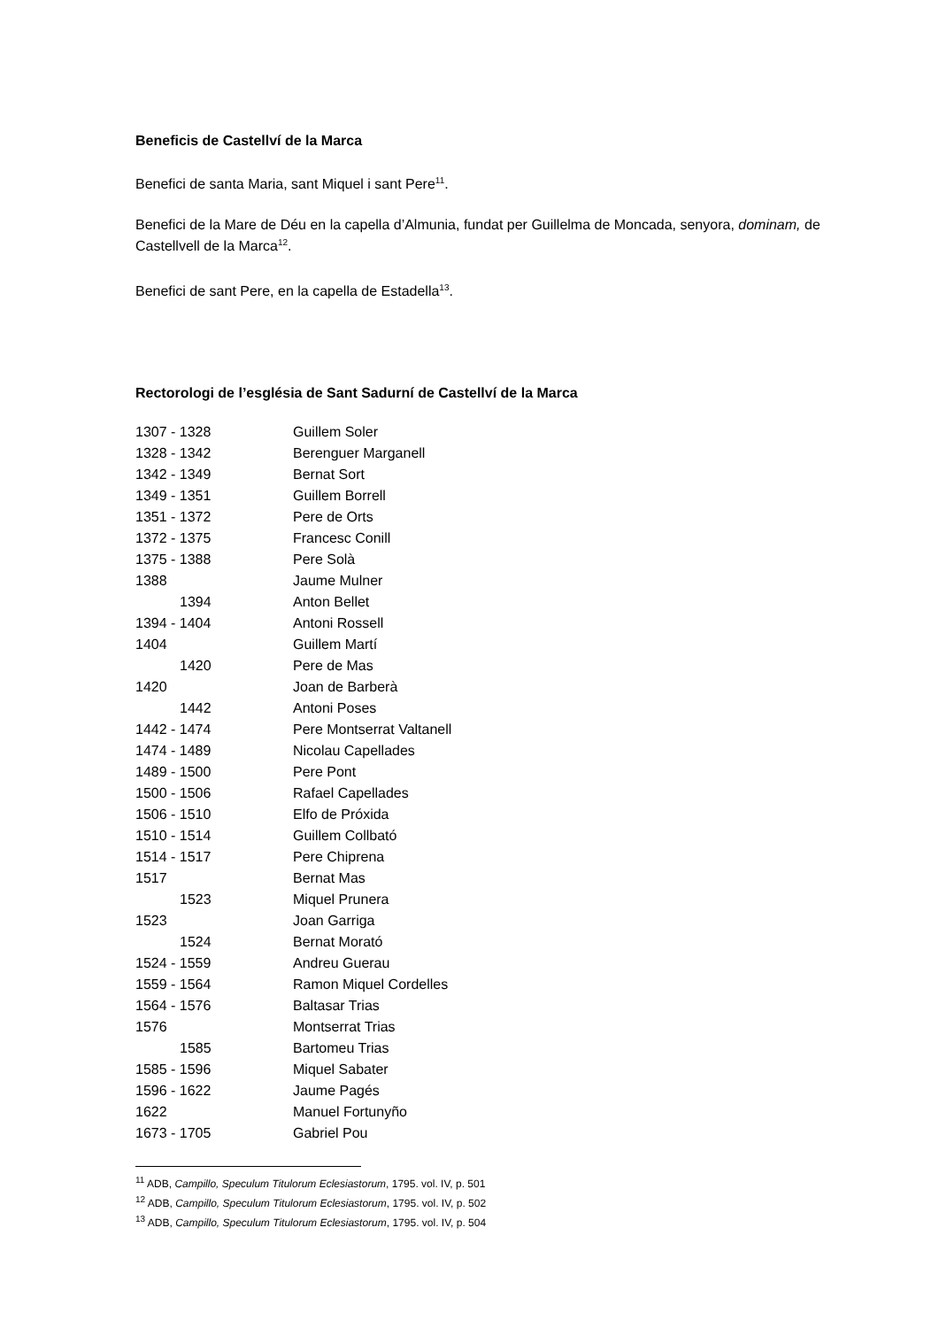Beneficis de Castellví de la Marca
Benefici de santa Maria, sant Miquel i sant Pere<sup>11</sup>.
Benefici de la Mare de Déu en la capella d’Almunia, fundat per Guillelma de Moncada, senyora, dominam, de Castellvell de la Marca<sup>12</sup>.
Benefici de sant Pere, en la capella de Estadella<sup>13</sup>.
Rectorologi de l’església de Sant Sadurní de Castellví de la Marca
| 1307 - 1328 | Guillem Soler |
| 1328 - 1342 | Berenguer Marganell |
| 1342 - 1349 | Bernat Sort |
| 1349 - 1351 | Guillem Borrell |
| 1351 - 1372 | Pere de Orts |
| 1372 - 1375 | Francesc Conill |
| 1375 - 1388 | Pere Solà |
| 1388 | Jaume Mulner |
| 1394 | Anton Bellet |
| 1394 - 1404 | Antoni Rossell |
| 1404 | Guillem Martí |
| 1420 | Pere de Mas |
| 1420 | Joan de Barberà |
| 1442 | Antoni Poses |
| 1442 - 1474 | Pere Montserrat Valtanell |
| 1474 - 1489 | Nicolau Capellades |
| 1489 - 1500 | Pere Pont |
| 1500 - 1506 | Rafael Capellades |
| 1506 - 1510 | Elfo de Próxida |
| 1510 - 1514 | Guillem Collbató |
| 1514 - 1517 | Pere Chiprena |
| 1517 | Bernat Mas |
| 1523 | Miquel Prunera |
| 1523 | Joan Garriga |
| 1524 | Bernat Morató |
| 1524 - 1559 | Andreu Guerau |
| 1559 - 1564 | Ramon Miquel Cordelles |
| 1564 - 1576 | Baltasar Trias |
| 1576 | Montserrat Trias |
| 1585 | Bartomeu Trias |
| 1585 - 1596 | Miquel Sabater |
| 1596 - 1622 | Jaume Pagés |
| 1622 | Manuel Fortunyño |
| 1673 - 1705 | Gabriel Pou |
<sup>11</sup> ADB, Campillo, Speculum Titulorum Eclesiastorum, 1795. vol. IV, p. 501
<sup>12</sup> ADB, Campillo, Speculum Titulorum Eclesiastorum, 1795. vol. IV, p. 502
<sup>13</sup> ADB, Campillo, Speculum Titulorum Eclesiastorum, 1795. vol. IV, p. 504